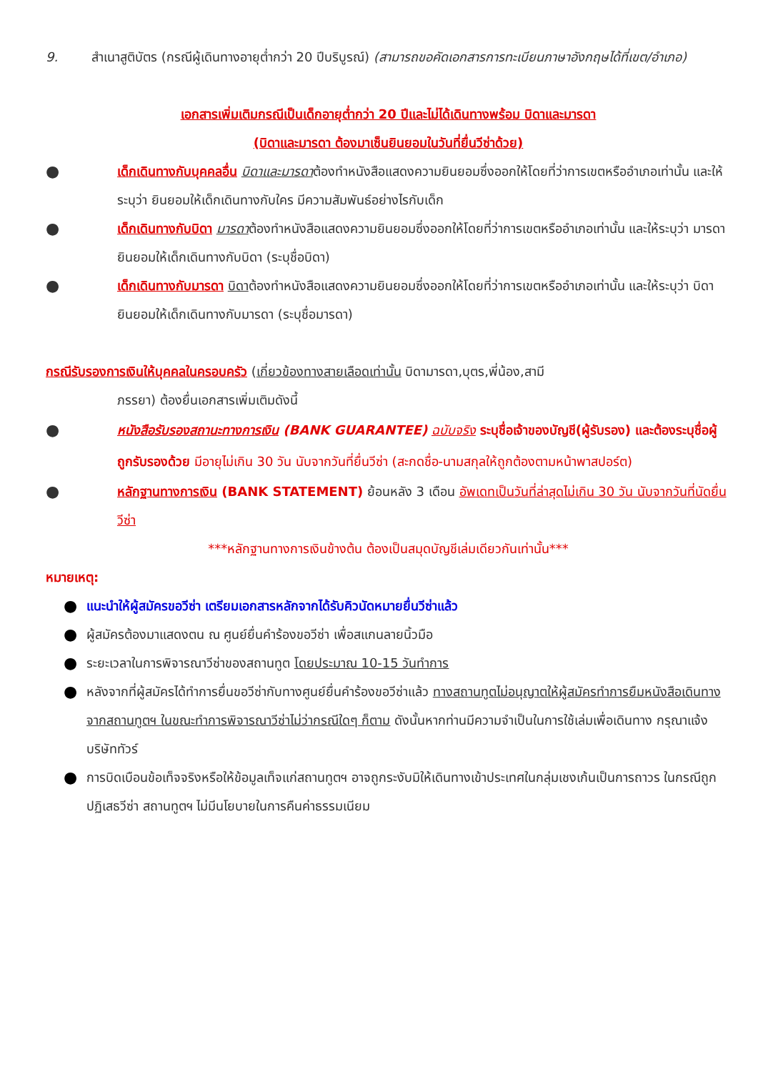9. สำเนาสูติบัตร (กรณีผู้เดินทางอายุต่ำกว่า 20 ปีบริบูรณ์) (สามารถขอคัดเอกสารการทะเบียนภาษาอังกฤษได้ที่เขต/อำเภอ)
เอกสารเพิ่มเติมกรณีเป็นเด็กอายุต่ำกว่า 20 ปีและไม่ได้เดินทางพร้อม บิดาและมารดา
(บิดาและมารดา ต้องมาเซ็นยินยอมในวันที่ยื่นวีซ่าด้วย)
●
เด็กเดินทางกับบุคคลอื่น บิดาและมารดาต้องทำหนังสือแสดงความยินยอมซึ่งออกให้โดยที่ว่าการเขตหรืออำเภอเท่านั้น และให้ระบุว่า ยินยอมให้เด็กเดินทางกับใคร มีความสัมพันธ์อย่างไรกับเด็ก
●
เด็กเดินทางกับบิดา มารดาต้องทำหนังสือแสดงความยินยอมซึ่งออกให้โดยที่ว่าการเขตหรืออำเภอเท่านั้น และให้ระบุว่า มารดายินยอมให้เด็กเดินทางกับบิดา (ระบุชื่อบิดา)
●
เด็กเดินทางกับมารดา บิดาต้องทำหนังสือแสดงความยินยอมซึ่งออกให้โดยที่ว่าการเขตหรืออำเภอเท่านั้น และให้ระบุว่า บิดายินยอมให้เด็กเดินทางกับมารดา (ระบุชื่อมารดา)
กรณีรับรองการเงินให้บุคคลในครอบครัว (เกี่ยวข้องทางสายเลือดเท่านั้น บิดามารดา,บุตร,พี่น้อง,สามี
ภรรยา) ต้องยื่นเอกสารเพิ่มเติมดังนี้
●
หนังสือรับรองสถานะทางการเงิน (BANK GUARANTEE) ฉบับจริง ระบุชื่อเจ้าของบัญชี(ผู้รับรอง) และต้องระบุชื่อผู้ถูกรับรองด้วย มีอายุไม่เกิน 30 วัน นับจากวันที่ยื่นวีซ่า (สะกดชื่อ-นามสกุลให้ถูกต้องตามหน้าพาสปอร์ต)
●
หลักฐานทางการเงิน (BANK STATEMENT) ย้อนหลัง 3 เดือน อัพเดทเป็นวันที่ล่าสุดไม่เกิน 30 วัน นับจากวันที่นัดยื่นวีซ่า
***หลักฐานทางการเงินข้างต้น ต้องเป็นสมุดบัญชีเล่มเดียวกันเท่านั้น***
หมายเหตุ:
●
แนะนำให้ผู้สมัครขอวีซ่า เตรียมเอกสารหลักจากได้รับคิวนัดหมายยื่นวีซ่าแล้ว
●
ผู้สมัครต้องมาแสดงตน ณ ศูนย์ยื่นคำร้องขอวีซ่า เพื่อสแกนลายนิ้วมือ
●
ระยะเวลาในการพิจารณาวีซ่าของสถานทูต โดยประมาณ 10-15 วันทำการ
●
หลังจากที่ผู้สมัครได้ทำการยื่นขอวีซ่ากับทางศูนย์ยื่นคำร้องขอวีซ่าแล้ว ทางสถานทูตไม่อนุญาตให้ผู้สมัครทำการยืมหนังสือเดินทางจากสถานทูตฯ ในขณะทำการพิจารณาวีซ่าไม่ว่ากรณีใดๆ ก็ตาม ดังนั้นหากท่านมีความจำเป็นในการใช้เล่มเพื่อเดินทาง กรุณาแจ้งบริษัททัวร์
●
การบิดเบือนข้อเท็จจริงหรือให้ข้อมูลเท็จแก่สถานทูตฯ อาจถูกระงับมิให้เดินทางเข้าประเทศในกลุ่มเชงเก้นเป็นการถาวร ในกรณีถูกปฏิเสธวีซ่า สถานทูตฯ ไม่มีนโยบายในการคืนค่าธรรมเนียม